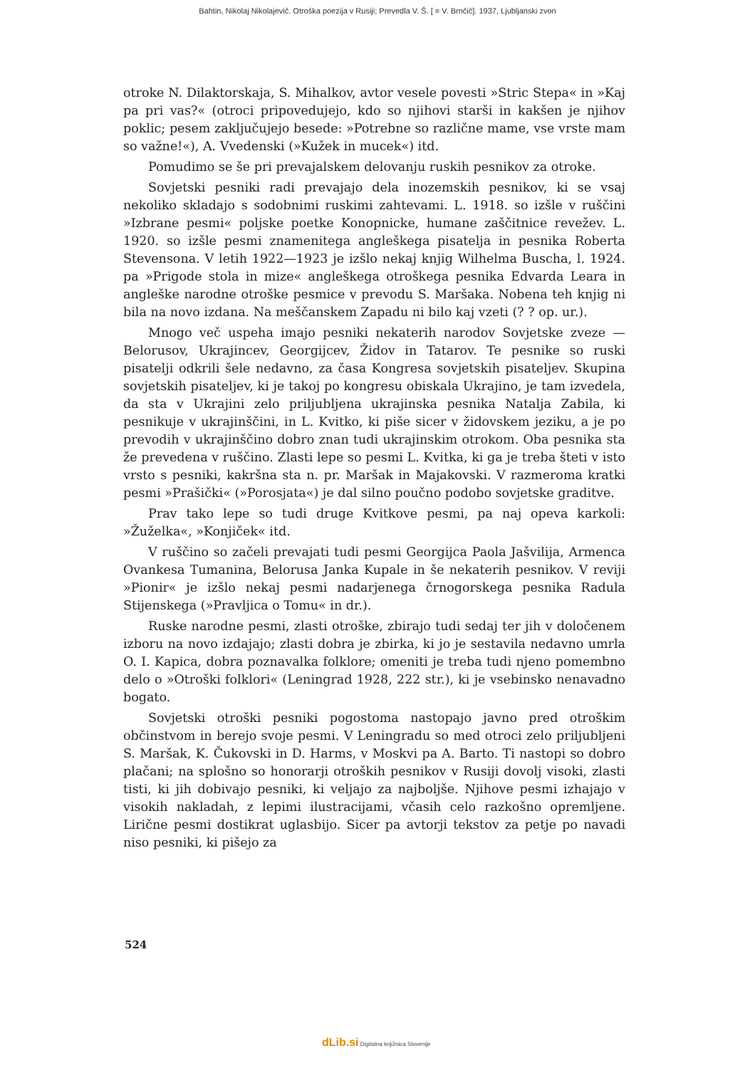Bahtin, Nikolaj Nikolajevič. Otroška poezija v Rusiji; Prevedla V. Š. [ = V. Brnčič]. 1937, Ljubljanski zvon
otroke N. Dilaktorskaja, S. Mihalkov, avtor vesele povesti »Stric Stepa« in »Kaj pa pri vas?« (otroci pripovedujejo, kdo so njihovi starši in kakšen je njihov poklic; pesem zaključujejo besede: »Potrebne so različne mame, vse vrste mam so važne!«), A. Vvedenski (»Kužek in mucek«) itd.
Pomudimo se še pri prevajalskem delovanju ruskih pesnikov za otroke.
Sovjetski pesniki radi prevajajo dela inozemskih pesnikov, ki se vsaj nekoliko skladajo s sodobnimi ruskimi zahtevami. L. 1918. so izšle v ruščini »Izbrane pesmi« poljske poetke Konopnicke, humane zaščitnice revežev. L. 1920. so izšle pesmi znamenitega angleškega pisatelja in pesnika Roberta Stevensona. V letih 1922—1923 je izšlo nekaj knjig Wilhelma Buscha, l. 1924. pa »Prigode stola in mize« angleškega otroškega pesnika Edvarda Leara in angleške narodne otroške pesmice v prevodu S. Maršaka. Nobena teh knjig ni bila na novo izdana. Na meščanskem Zapadu ni bilo kaj vzeti (? ? op. ur.).
Mnogo več uspeha imajo pesniki nekaterih narodov Sovjetske zveze — Belorusov, Ukrajincev, Georgijcev, Židov in Tatarov. Te pesnike so ruski pisatelji odkrili šele nedavno, za časa Kongresa sovjetskih pisateljev. Skupina sovjetskih pisateljev, ki je takoj po kongresu obiskala Ukrajino, je tam izvedela, da sta v Ukrajini zelo priljubljena ukrajinska pesnika Natalja Zabila, ki pesnikuje v ukrajinščini, in L. Kvitko, ki piše sicer v židovskem jeziku, a je po prevodih v ukrajinščino dobro znan tudi ukrajinskim otrokom. Oba pesnika sta že prevedena v ruščino. Zlasti lepe so pesmi L. Kvitka, ki ga je treba šteti v isto vrsto s pesniki, kakršna sta n. pr. Maršak in Majakovski. V razmeroma kratki pesmi »Prašički« (»Porosjata«) je dal silno poučno podobo sovjetske graditve.
Prav tako lepe so tudi druge Kvitkove pesmi, pa naj opeva karkoli: »Žuželka«, »Konjiček« itd.
V ruščino so začeli prevajati tudi pesmi Georgijca Paola Jašvilija, Armenca Ovankesa Tumanina, Belorusa Janka Kupale in še nekaterih pesnikov. V reviji »Pionir« je izšlo nekaj pesmi nadarjenega črnogorskega pesnika Radula Stijenskega (»Pravljica o Tomu« in dr.).
Ruske narodne pesmi, zlasti otroške, zbirajo tudi sedaj ter jih v določenem izboru na novo izdajajo; zlasti dobra je zbirka, ki jo je sestavila nedavno umrla O. I. Kapica, dobra poznavalka folklore; omeniti je treba tudi njeno pomembno delo o »Otroški folklori« (Leningrad 1928, 222 str.), ki je vsebinsko nenavadno bogato.
Sovjetski otroški pesniki pogostoma nastopajo javno pred otroškim občinstvom in berejo svoje pesmi. V Leningradu so med otroci zelo priljubljeni S. Maršak, K. Čukovski in D. Harms, v Moskvi pa A. Barto. Ti nastopi so dobro plačani; na splošno so honorarji otroških pesnikov v Rusiji dovolj visoki, zlasti tisti, ki jih dobivajo pesniki, ki veljajo za najboljše. Njihove pesmi izhajajo v visokih nakladah, z lepimi ilustracijami, včasih celo razkošno opremljene. Lirične pesmi dostikrat uglasbijo. Sicer pa avtorji tekstov za petje po navadi niso pesniki, ki pišejo za
524
dLib.si Digitalna knjižnica Slovenije